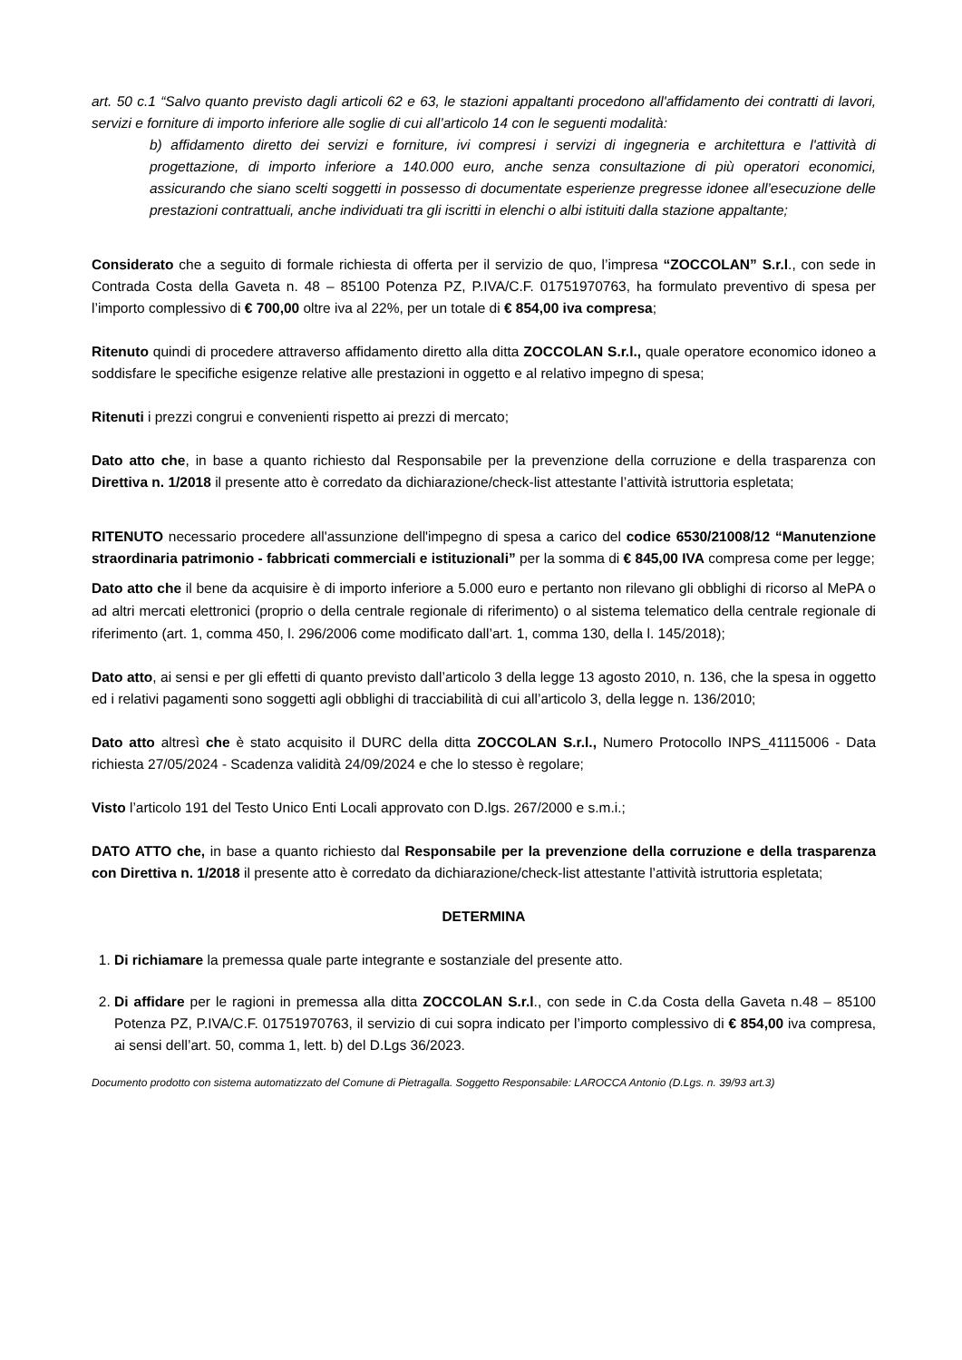art. 50 c.1 “Salvo quanto previsto dagli articoli 62 e 63, le stazioni appaltanti procedono all'affidamento dei contratti di lavori, servizi e forniture di importo inferiore alle soglie di cui all’articolo 14 con le seguenti modalità:
b) affidamento diretto dei servizi e forniture, ivi compresi i servizi di ingegneria e architettura e l'attività di progettazione, di importo inferiore a 140.000 euro, anche senza consultazione di più operatori economici, assicurando che siano scelti soggetti in possesso di documentate esperienze pregresse idonee all’esecuzione delle prestazioni contrattuali, anche individuati tra gli iscritti in elenchi o albi istituiti dalla stazione appaltante;
Considerato che a seguito di formale richiesta di offerta per il servizio de quo, l’impresa “ZOCCOLAN” S.r.l., con sede in Contrada Costa della Gaveta n. 48 – 85100 Potenza PZ, P.IVA/C.F. 01751970763, ha formulato preventivo di spesa per l’importo complessivo di € 700,00 oltre iva al 22%, per un totale di € 854,00 iva compresa;
Ritenuto quindi di procedere attraverso affidamento diretto alla ditta ZOCCOLAN S.r.l., quale operatore economico idoneo a soddisfare le specifiche esigenze relative alle prestazioni in oggetto e al relativo impegno di spesa;
Ritenuti i prezzi congrui e convenienti rispetto ai prezzi di mercato;
Dato atto che, in base a quanto richiesto dal Responsabile per la prevenzione della corruzione e della trasparenza con Direttiva n. 1/2018 il presente atto è corredato da dichiarazione/check-list attestante l’attività istruttoria espletata;
RITENUTO necessario procedere all'assunzione dell'impegno di spesa a carico del codice 6530/21008/12 “Manutenzione straordinaria patrimonio - fabbricati commerciali e istituzionali” per la somma di € 845,00 IVA compresa come per legge;
Dato atto che il bene da acquisire è di importo inferiore a 5.000 euro e pertanto non rilevano gli obblighi di ricorso al MePA o ad altri mercati elettronici (proprio o della centrale regionale di riferimento) o al sistema telematico della centrale regionale di riferimento (art. 1, comma 450, l. 296/2006 come modificato dall’art. 1, comma 130, della l. 145/2018);
Dato atto, ai sensi e per gli effetti di quanto previsto dall’articolo 3 della legge 13 agosto 2010, n. 136, che la spesa in oggetto ed i relativi pagamenti sono soggetti agli obblighi di tracciabilità di cui all’articolo 3, della legge n. 136/2010;
Dato atto altresì che è stato acquisito il DURC della ditta ZOCCOLAN S.r.l., Numero Protocollo INPS_41115006 - Data richiesta 27/05/2024 - Scadenza validità 24/09/2024 e che lo stesso è regolare;
Visto l’articolo 191 del Testo Unico Enti Locali approvato con D.lgs. 267/2000 e s.m.i.;
DATO ATTO che, in base a quanto richiesto dal Responsabile per la prevenzione della corruzione e della trasparenza con Direttiva n. 1/2018 il presente atto è corredato da dichiarazione/check-list attestante l’attività istruttoria espletata;
DETERMINA
1. Di richiamare la premessa quale parte integrante e sostanziale del presente atto.
2. Di affidare per le ragioni in premessa alla ditta ZOCCOLAN S.r.l., con sede in C.da Costa della Gaveta n.48 – 85100 Potenza PZ, P.IVA/C.F. 01751970763, il servizio di cui sopra indicato per l’importo complessivo di € 854,00 iva compresa, ai sensi dell’art. 50, comma 1, lett. b) del D.Lgs 36/2023.
Documento prodotto con sistema automatizzato del Comune di Pietragalla. Soggetto Responsabile: LAROCCA Antonio (D.Lgs. n. 39/93 art.3)